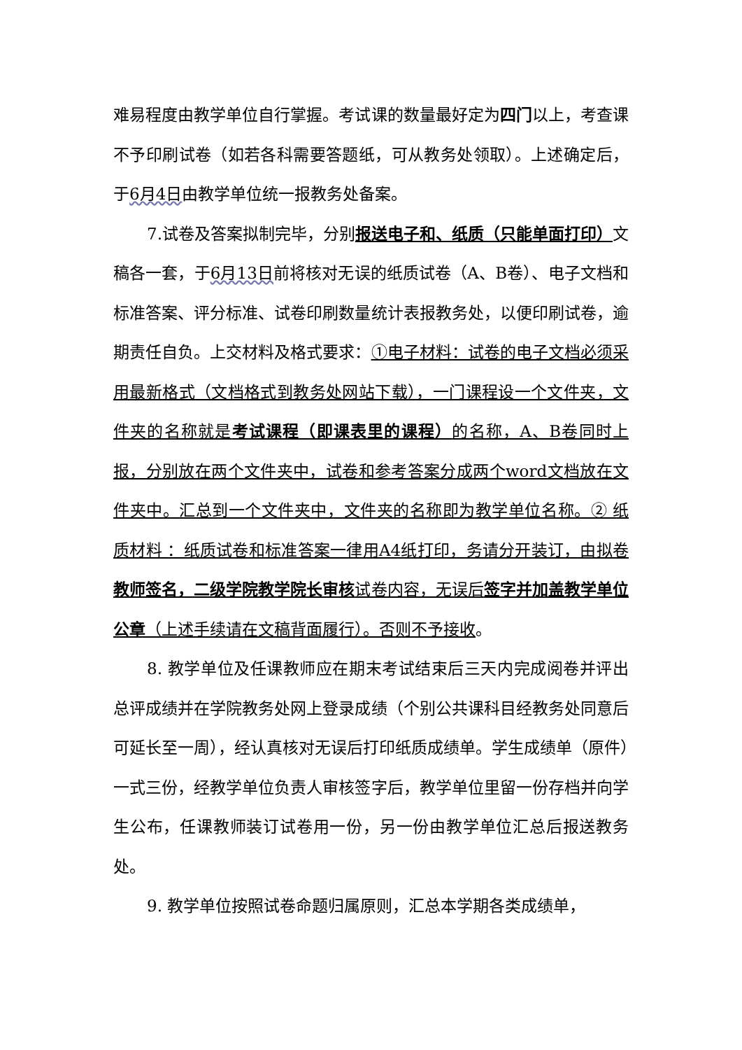难易程度由教学单位自行掌握。考试课的数量最好定为四门以上，考查课不予印刷试卷（如若各科需要答题纸，可从教务处领取）。上述确定后，于6月4日由教学单位统一报教务处备案。
7.试卷及答案拟制完毕，分别报送电子和、纸质（只能单面打印）文稿各一套，于6月13日前将核对无误的纸质试卷（A、B卷）、电子文档和标准答案、评分标准、试卷印刷数量统计表报教务处，以便印刷试卷，逾期责任自负。上交材料及格式要求：①电子材料：试卷的电子文档必须采用最新格式（文档格式到教务处网站下载），一门课程设一个文件夹，文件夹的名称就是考试课程（即课表里的课程）的名称，A、B卷同时上报，分别放在两个文件夹中，试卷和参考答案分成两个word文档放在文件夹中。汇总到一个文件夹中，文件夹的名称即为教学单位名称。② 纸质材料 ：纸质试卷和标准答案一律用A4纸打印，务请分开装订，由拟卷教师签名，二级学院教学院长审核试卷内容，无误后签字并加盖教学单位公章（上述手续请在文稿背面履行）。否则不予接收。
8. 教学单位及任课教师应在期末考试结束后三天内完成阅卷并评出总评成绩并在学院教务处网上登录成绩（个别公共课科目经教务处同意后可延长至一周），经认真核对无误后打印纸质成绩单。学生成绩单（原件）一式三份，经教学单位负责人审核签字后，教学单位里留一份存档并向学生公布，任课教师装订试卷用一份，另一份由教学单位汇总后报送教务处。
9. 教学单位按照试卷命题归属原则，汇总本学期各类成绩单，